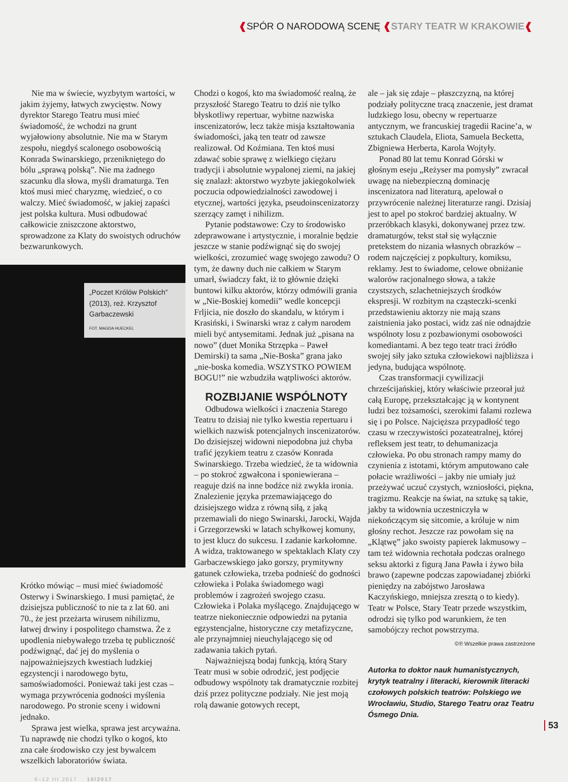❰SPÓR O NARODOWĄ SCENĘ ❰STARY TEATR W KRAKOWIE❰
Nie ma w świecie, wyzbytym wartości, w jakim żyjemy, łatwych zwycięstw. Nowy dyrektor Starego Teatru musi mieć świadomość, że wchodzi na grunt wyjałowiony absolutnie. Nie ma w Starym zespołu, niegdyś scalonego osobowością Konrada Swinarskiego, przenikniętego do bólu „sprawą polską”. Nie ma żadnego szacunku dla słowa, myśli dramaturga. Ten ktoś musi mieć charyzmę, wiedzieć, o co walczy. Mieć świadomość, w jakiej zapaści jest polska kultura. Musi odbudować całkowicie zniszczone aktorstwo, sprowadzone za Klaty do swoistych odruchów bezwarunkowych.
„Poczet Królów Polskich” (2013), reż. Krzysztof Garbaczewski
FOT. MAGDA HUECKEL
Krótko mówiąc – musi mieć świadomość Osterwy i Swinarskiego. I musi pamiętać, że dzisiejsza publiczność to nie ta z lat 60. ani 70., że jest przeżarta wirusem nihilizmu, łatwej drwiny i pospolitego chamstwa. Że z upodlenia niebywałego trzeba tę publiczność podźwignąć, dać jej do myślenia o najpoważniejszych kwestiach ludzkiej egzystencji i narodowego bytu, samoświadomości. Ponieważ taki jest czas – wymaga przywrócenia godności myślenia narodowego. Po stronie sceny i widowni jednako.
Sprawa jest wielka, sprawa jest arcyważna. Tu naprawdę nie chodzi tylko o kogoś, kto zna całe środowisko czy jest bywalcem wszelkich laboratoriów świata.
Chodzi o kogoś, kto ma świadomość realną, że przyszłość Starego Teatru to dziś nie tylko błyskotliwy repertuar, wybitne nazwiska inscenizatorów, lecz także misja kształtowania świadomości, jaką ten teatr od zawsze realizował. Od Koźmiana. Ten ktoś musi zdawać sobie sprawę z wielkiego ciężaru tradycji i absolutnie wypalonej ziemi, na jakiej się znalazł: aktorstwo wyzbyte jakiegokolwiek poczucia odpowiedzialności zawodowej i etycznej, wartości języka, pseudoinscenizatorzy szerzący zamęt i nihilizm.
Pytanie podstawowe: Czy to środowisko zdeprawowane i artystycznie, i moralnie będzie jeszcze w stanie podźwignąć się do swojej wielkości, zrozumieć wagę swojego zawodu? O tym, że dawny duch nie całkiem w Starym umarł, świadczy fakt, iż to głównie dzięki buntowi kilku aktorów, którzy odmówili grania w „Nie-Boskiej komedii” wedle koncepcji Frljicia, nie doszło do skandalu, w którym i Krasiński, i Swinarski wraz z całym narodem mieli być antysemitami. Jednak już „pisana na nowo” (duet Monika Strzępka – Paweł Demirski) ta sama „Nie-Boska” grana jako „nie-boska komedia. WSZYSTKO POWIEM BOGU!” nie wzbudziła wątpliwości aktorów.
ROZBIJANIE WSPÓLNOTY
Odbudowa wielkości i znaczenia Starego Teatru to dzisiaj nie tylko kwestia repertuaru i wielkich nazwisk potencjalnych inscenizatorów. Do dzisiejszej widowni niepodobna już chyba trafić językiem teatru z czasów Konrada Swinarskiego. Trzeba wiedzieć, że ta widownia – po stokroć zgwałcona i sponiewierana – reaguje dziś na inne bodźce niż zwykła ironia. Znalezienie języka przemawiającego do dzisiejszego widza z równą siłą, z jaką przemawiali do niego Swinarski, Jarocki, Wajda i Grzegorzewski w latach schyłkowej komuny, to jest klucz do sukcesu. I zadanie karkołomne. A widza, traktowanego w spektaklach Klaty czy Garbaczewskiego jako gorszy, prymitywny gatunek człowieka, trzeba podnieść do godności człowieka i Polaka świadomego wagi problemów i zagrożeń swojego czasu. Człowieka i Polaka myślącego. Znajdującego w teatrze niekoniecznie odpowiedzi na pytania egzystencjalne, historyczne czy metafizyczne, ale przynajmniej nieuchylającego się od zadawania takich pytań.
Najważniejszą bodaj funkcją, którą Stary Teatr musi w sobie odrodzić, jest podjęcie odbudowy wspólnoty tak dramatycznie rozbitej dziś przez polityczne podziały. Nie jest moją rolą dawanie gotowych recept,
ale – jak się zdaje – płaszczyzną, na której podziały polityczne tracą znaczenie, jest dramat ludzkiego losu, obecny w repertuarze antycznym, we francuskiej tragedii Racine’a, w sztukach Claudela, Eliota, Samuela Becketta, Zbigniewa Herberta, Karola Wojtyły.
Ponad 80 lat temu Konrad Górski w głośnym eseju „Reżyser ma pomysły” zwracał uwagę na niebezpieczną dominację inscenizatora nad literaturą, apelował o przywrócenie należnej literaturze rangi. Dzisiaj jest to apel po stokroć bardziej aktualny. W przeróbkach klasyki, dokonywanej przez tzw. dramaturgów, tekst stał się wyłącznie pretekstem do nizania własnych obrazków – rodem najczęściej z popkultury, komiksu, reklamy. Jest to świadome, celowe obniżanie walorów racjonalnego słowa, a także czystszych, szlachetniejszych środków ekspresji. W rozbitym na cząsteczki-scenki przedstawieniu aktorzy nie mają szans zaistnienia jako postaci, widz zaś nie odnajdzie wspólnoty losu z pozbawionymi osobowości komediantami. A bez tego teatr traci źródło swojej siły jako sztuka człowiekowi najbliższa i jedyna, budująca wspólnotę.
Czas transformacji cywilizacji chrześcijańskiej, który właściwie przeorał już całą Europę, przekształcając ją w kontynent ludzi bez tożsamości, szerokimi falami rozlewa się i po Polsce. Najcięższa przypadłość tego czasu w rzeczywistości pozateatralnej, której refleksem jest teatr, to dehumanizacja człowieka. Po obu stronach rampy mamy do czynienia z istotami, którym amputowano całe połacie wrażliwości – jakby nie umiały już przeżywać uczuć czystych, wzniosłości, piękna, tragizmu. Reakcje na świat, na sztukę są takie, jakby ta widownia uczestniczyła w niekończącym się sitcomie, a króluje w nim głośny rechot. Jeszcze raz powołam się na „Klątwę” jako swoisty papierek lakmusowy – tam też widownia rechotała podczas oralnego seksu aktorki z figurą Jana Pawła i żywo biła brawo (zapewne podczas zapowiadanej zbiórki pieniędzy na zabójstwo Jarosława Kaczyńskiego, mniejsza zresztą o to kiedy). Teatr w Polsce, Stary Teatr przede wszystkim, odrodzi się tylko pod warunkiem, że ten samobójczy rechot powstrzyma.
©℗ Wszelkie prawa zastrzeżone
Autorka to doktor nauk humanistycznych, krytyk teatralny i literacki, kierownik literacki czołowych polskich teatrów: Polskiego we Wrocławiu, Studio, Starego Teatru oraz Teatru Ósmego Dnia.
6–12 III 2017 10/2017
53